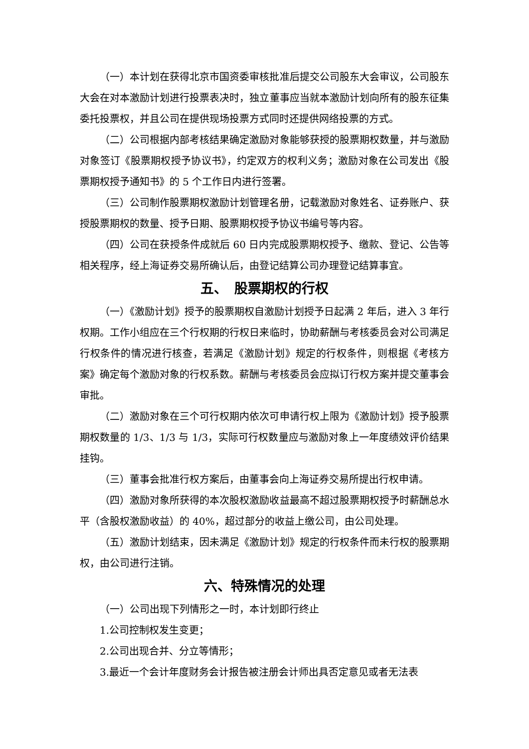（一）本计划在获得北京市国资委审核批准后提交公司股东大会审议，公司股东大会在对本激励计划进行投票表决时，独立董事应当就本激励计划向所有的股东征集委托投票权，并且公司在提供现场投票方式同时还提供网络投票的方式。
（二）公司根据内部考核结果确定激励对象能够获授的股票期权数量，并与激励对象签订《股票期权授予协议书》，约定双方的权利义务；激励对象在公司发出《股票期权授予通知书》的 5 个工作日内进行签署。
（三）公司制作股票期权激励计划管理名册，记载激励对象姓名、证券账户、获授股票期权的数量、授予日期、股票期权授予协议书编号等内容。
（四）公司在获授条件成就后 60 日内完成股票期权授予、缴款、登记、公告等相关程序，经上海证券交易所确认后，由登记结算公司办理登记结算事宜。
五、　股票期权的行权
（一）《激励计划》授予的股票期权自激励计划授予日起满 2 年后，进入 3 年行权期。工作小组应在三个行权期的行权日来临时，协助薪酬与考核委员会对公司满足行权条件的情况进行核查，若满足《激励计划》规定的行权条件，则根据《考核方案》确定每个激励对象的行权系数。薪酬与考核委员会应拟订行权方案并提交董事会审批。
（二）激励对象在三个可行权期内依次可申请行权上限为《激励计划》授予股票期权数量的 1/3、1/3 与 1/3，实际可行权数量应与激励对象上一年度绩效评价结果挂钩。
（三）董事会批准行权方案后，由董事会向上海证券交易所提出行权申请。
（四）激励对象所获得的本次股权激励收益最高不超过股票期权授予时薪酬总水平（含股权激励收益）的 40%，超过部分的收益上缴公司，由公司处理。
（五）激励计划结束，因未满足《激励计划》规定的行权条件而未行权的股票期权，由公司进行注销。
六、特殊情况的处理
（一）公司出现下列情形之一时，本计划即行终止
1.公司控制权发生变更；
2.公司出现合并、分立等情形；
3.最近一个会计年度财务会计报告被注册会计师出具否定意见或者无法表